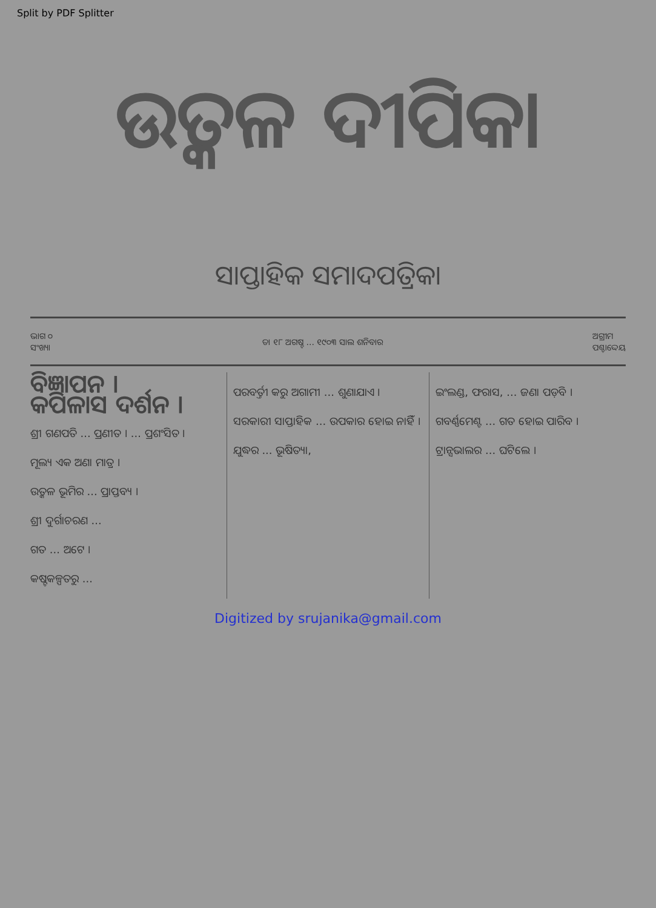Split by PDF Splitter
ଉତ୍କଳ ଦୀପିକା
ସାପ୍ତାହିକ ସମାଦପତ୍ରିକା
ଭାଗ ୦
ସଂଖ୍ୟା
ତା ୧୮ ଅଗଷ୍ଟ ... ୧୯୦୩ ସାଲ ଶନିବାର
ଅଗ୍ରୀମ
ପଶ୍ଚାଦ୍ଦେୟ
ବିଜ୍ଞାପନ ।
କପିଳାସ ଦର୍ଶନ ।
ଶ୍ରୀ ଗଣପତି ... ପ୍ରଣୀତ । ... ପ୍ରଶଂସିତ ।
ମୂଲ୍ୟ ଏକ ଅଣା ମାତ୍ର ।
ଉତ୍କଳ ଭୂମିର ... ପ୍ରାପ୍ତବ୍ୟ ।
ଶ୍ରୀ ଦୁର୍ଗାଚରଣ ...
ଗତ ... ଅଟେ ।
କଷ୍ଟକଳ୍ପତରୁ ...
ପରବର୍ତ୍ତୀ କରୁ ଅଗାମୀ ... ଶୁଣାଯାଏ ।
ସରକାରୀ ସାପ୍ତାହିକ ... ଉପକାର ହୋଇ ନାହିଁ ।
ଯୁଦ୍ଧର ... ଭୂଷିତ୍ୟା,
ଇଂଲଣ୍ଡ, ଫରାସ, ... ଜଣା ପଡ଼ିବ ।
ଗବର୍ଣ୍ଣମେଣ୍ଟ ... ଗତ ହୋଇ ପାରିବ ।
ଟ୍ରାନ୍ସଭାଲର ... ଘଟିଲେ ।
Digitized by srujanika@gmail.com